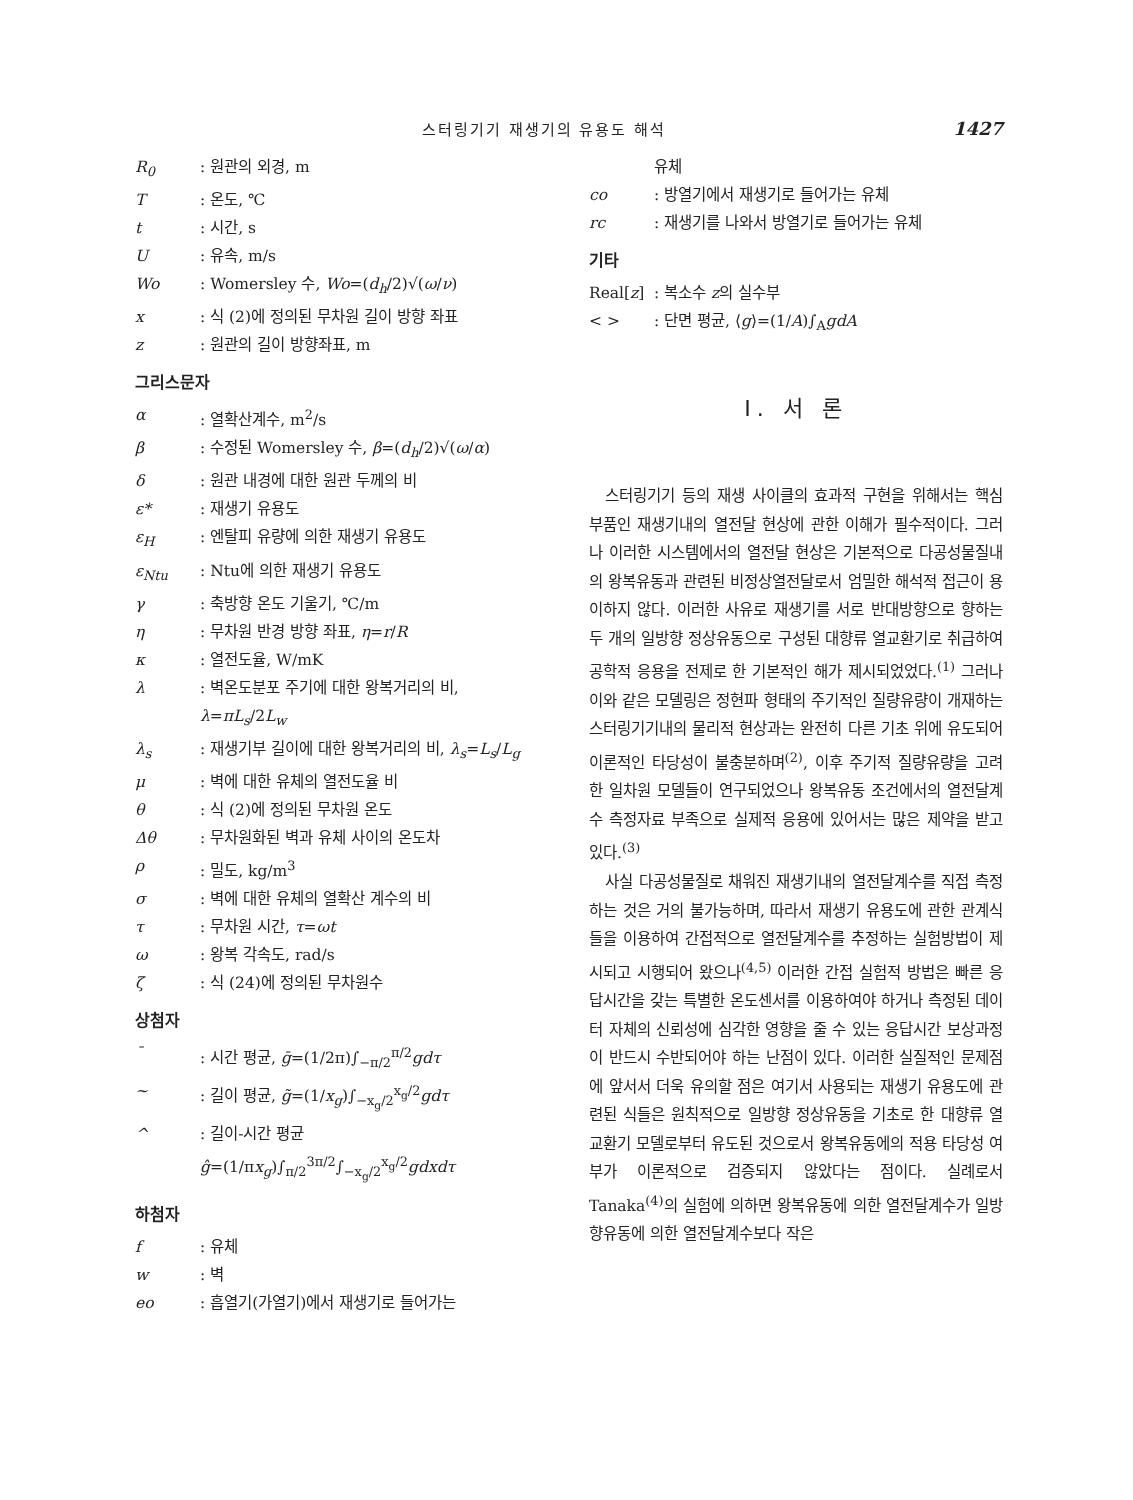스터링기기 재생기의 유용도 해석 1427
R<sub>0</sub>: 원관의 외경, m
T: 온도, ℃
t: 시간, s
U: 유속, m/s
Wo: Womersley 수, Wo=(d<sub>h</sub>/2)√(ω/ν)
x: 식 (2)에 정의된 무차원 길이 방향 좌표
z: 원관의 길이 방향좌표, m
그리스문자
α: 열확산계수, m<sup>2</sup>/s
β: 수정된 Womersley 수, β=(d<sub>h</sub>/2)√(ω/α)
δ: 원관 내경에 대한 원관 두께의 비
ε*: 재생기 유용도
ε<sub>H</sub>: 엔탈피 유량에 의한 재생기 유용도
ε<sub>Ntu</sub>: Ntu에 의한 재생기 유용도
γ: 축방향 온도 기울기, ℃/m
η: 무차원 반경 방향 좌표, η=r/R
κ: 열전도율, W/mK
λ: 벽온도분포 주기에 대한 왕복거리의 비, λ=πL<sub>s</sub>/2L<sub>w</sub>
λ<sub>s</sub>: 재생기부 길이에 대한 왕복거리의 비, λ<sub>s</sub>=L<sub>s</sub>/L<sub>g</sub>
μ: 벽에 대한 유체의 열전도율 비
θ: 식 (2)에 정의된 무차원 온도
Δθ: 무차원화된 벽과 유체 사이의 온도차
ρ: 밀도, kg/m<sup>3</sup>
σ: 벽에 대한 유체의 열확산 계수의 비
τ: 무차원 시간, τ=ωt
ω: 왕복 각속도, rad/s
ζ: 식 (24)에 정의된 무차원수
상첨자
¯: 시간 평균, ḡ=(1/2π)∫<sub>−π/2</sub><sup>π/2</sup>gdτ
~: 길이 평균, g̃=(1/x<sub>g</sub>)∫<sub>−x<sub>g</sub>/2</sub><sup>x<sub>g</sub>/2</sup>gdτ
^: 길이-시간 평균
ĝ=(1/πx<sub>g</sub>)∫<sub>π/2</sub><sup>3π/2</sup>∫<sub>−x<sub>g</sub>/2</sub><sup>x<sub>g</sub>/2</sup>gdxdτ
하첨자
f: 유체
w: 벽
eo: 흡열기(가열기)에서 재생기로 들어가는
유체
co: 방열기에서 재생기로 들어가는 유체
rc: 재생기를 나와서 방열기로 들어가는 유체
기타
Real[z]: 복소수 z의 실수부
< >: 단면 평균, ⟨g⟩=(1/A)∫<sub>A</sub>gdA
I. 서 론
스터링기기 등의 재생 사이클의 효과적 구현을 위해서는 핵심부품인 재생기내의 열전달 현상에 관한 이해가 필수적이다. 그러나 이러한 시스템에서의 열전달 현상은 기본적으로 다공성물질내의 왕복유동과 관련된 비정상열전달로서 엄밀한 해석적 접근이 용이하지 않다. 이러한 사유로 재생기를 서로 반대방향으로 향하는 두 개의 일방향 정상유동으로 구성된 대향류 열교환기로 취급하여 공학적 응용을 전제로 한 기본적인 해가 제시되었었다.<sup>(1)</sup> 그러나 이와 같은 모델링은 정현파 형태의 주기적인 질량유량이 개재하는 스터링기기내의 물리적 현상과는 완전히 다른 기초 위에 유도되어 이론적인 타당성이 불충분하며<sup>(2)</sup>, 이후 주기적 질량유량을 고려한 일차원 모델들이 연구되었으나 왕복유동 조건에서의 열전달계수 측정자료 부족으로 실제적 응용에 있어서는 많은 제약을 받고 있다.<sup>(3)</sup>
사실 다공성물질로 채워진 재생기내의 열전달계수를 직접 측정하는 것은 거의 불가능하며, 따라서 재생기 유용도에 관한 관계식들을 이용하여 간접적으로 열전달계수를 추정하는 실험방법이 제시되고 시행되어 왔으나<sup>(4,5)</sup> 이러한 간접 실험적 방법은 빠른 응답시간을 갖는 특별한 온도센서를 이용하여야 하거나 측정된 데이터 자체의 신뢰성에 심각한 영향을 줄 수 있는 응답시간 보상과정이 반드시 수반되어야 하는 난점이 있다. 이러한 실질적인 문제점에 앞서서 더욱 유의할 점은 여기서 사용되는 재생기 유용도에 관련된 식들은 원칙적으로 일방향 정상유동을 기초로 한 대향류 열교환기 모델로부터 유도된 것으로서 왕복유동에의 적용 타당성 여부가 이론적으로 검증되지 않았다는 점이다. 실례로서 Tanaka<sup>(4)</sup>의 실험에 의하면 왕복유동에 의한 열전달계수가 일방향유동에 의한 열전달계수보다 작은